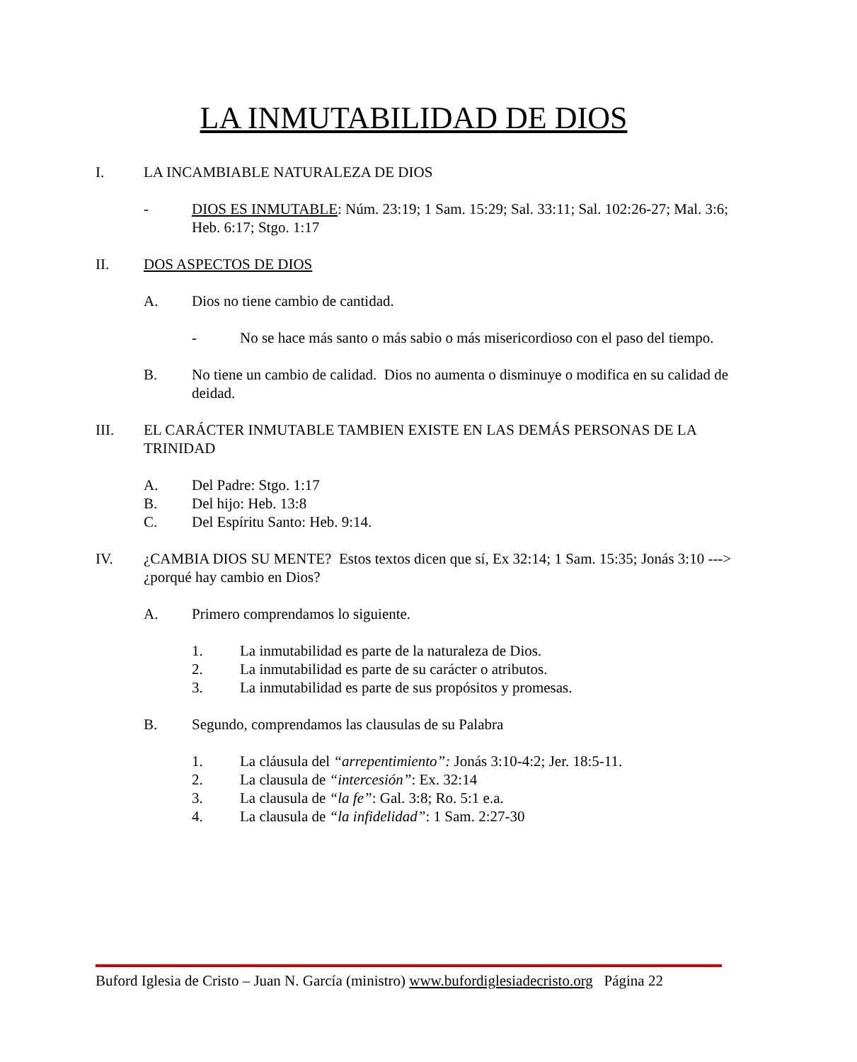LA INMUTABILIDAD DE DIOS
I. LA INCAMBIABLE NATURALEZA DE DIOS
- DIOS ES INMUTABLE: Núm. 23:19; 1 Sam. 15:29; Sal. 33:11; Sal. 102:26-27; Mal. 3:6; Heb. 6:17; Stgo. 1:17
II. DOS ASPECTOS DE DIOS
A. Dios no tiene cambio de cantidad.
- No se hace más santo o más sabio o más misericordioso con el paso del tiempo.
B. No tiene un cambio de calidad. Dios no aumenta o disminuye o modifica en su calidad de deidad.
III. EL CARÁCTER INMUTABLE TAMBIEN EXISTE EN LAS DEMÁS PERSONAS DE LA TRINIDAD
A. Del Padre: Stgo. 1:17
B. Del hijo: Heb. 13:8
C. Del Espíritu Santo: Heb. 9:14.
IV. ¿CAMBIA DIOS SU MENTE? Estos textos dicen que sí, Ex 32:14; 1 Sam. 15:35; Jonás 3:10 ---> ¿porqué hay cambio en Dios?
A. Primero comprendamos lo siguiente.
1. La inmutabilidad es parte de la naturaleza de Dios.
2. La inmutabilidad es parte de su carácter o atributos.
3. La inmutabilidad es parte de sus propósitos y promesas.
B. Segundo, comprendamos las clausulas de su Palabra
1. La cláusula del “arrepentimiento”: Jonás 3:10-4:2; Jer. 18:5-11.
2. La clausula de “intercesión”: Ex. 32:14
3. La clausula de “la fe”: Gal. 3:8; Ro. 5:1 e.a.
4. La clausula de “la infidelidad”: 1 Sam. 2:27-30
Buford Iglesia de Cristo – Juan N. García (ministro) www.bufordiglesiadecristo.org Página 22